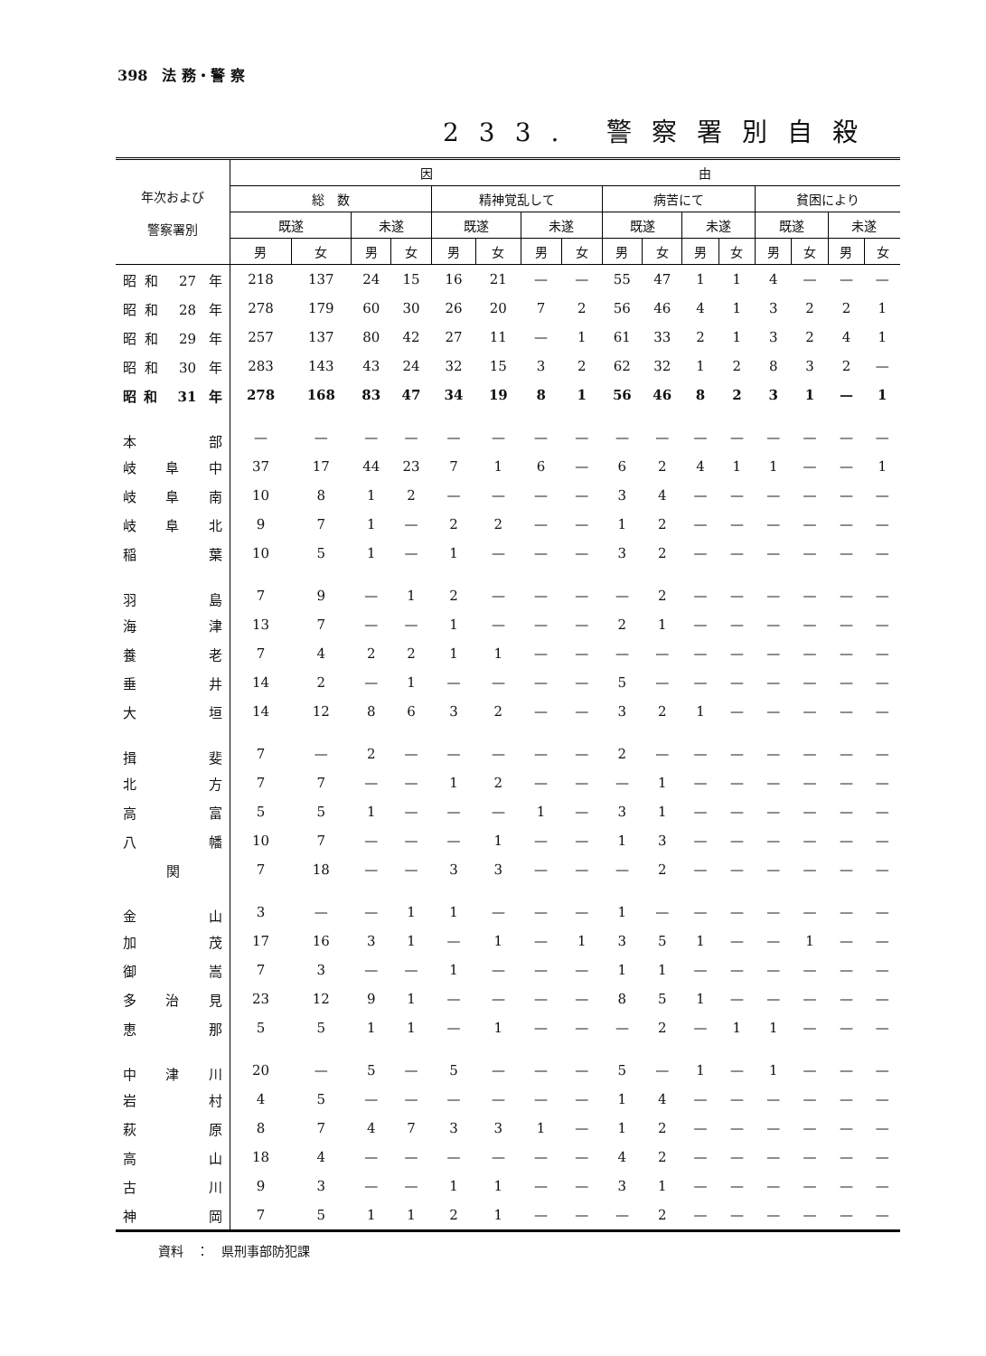398　法 務・警 察
233. 警察署別自殺
| 年次および 警察署別 | 因 由 | | | | | | | | | | | | | | | |
| --- | --- | --- | --- | --- | --- | --- | --- | --- | --- | --- | --- | --- | --- | --- | --- | --- |
| | 総 数 | | | | 精神覚乱して | | | | 病苦にて | | | | 貧困により | | | |
| | 既遂 | | 未遂 | | 既遂 | | 未遂 | | 既遂 | | 未遂 | | 既遂 | | 未遂 | |
| | 男 | 女 | 男 | 女 | 男 | 女 | 男 | 女 | 男 | 女 | 男 | 女 | 男 | 女 | 男 | 女 |
| 昭和 27 年 | 218 | 137 | 24 | 15 | 16 | 21 | — | — | 55 | 47 | 1 | 1 | 4 | — | — | — |
| 昭和 28 年 | 278 | 179 | 60 | 30 | 26 | 20 | 7 | 2 | 56 | 46 | 4 | 1 | 3 | 2 | 2 | 1 |
| 昭和 29 年 | 257 | 137 | 80 | 42 | 27 | 11 | — | 1 | 61 | 33 | 2 | 1 | 3 | 2 | 4 | 1 |
| 昭和 30 年 | 283 | 143 | 43 | 24 | 32 | 15 | 3 | 2 | 62 | 32 | 1 | 2 | 8 | 3 | 2 | — |
| 昭和 31 年 | 278 | 168 | 83 | 47 | 34 | 19 | 8 | 1 | 56 | 46 | 8 | 2 | 3 | 1 | — | 1 |
| 本 部 | — | — | — | — | — | — | — | — | — | — | — | — | — | — | — | — |
| 岐 阜 中 | 37 | 17 | 44 | 23 | 7 | 1 | 6 | — | 6 | 2 | 4 | 1 | 1 | — | — | 1 |
| 岐 阜 南 | 10 | 8 | 1 | 2 | — | — | — | — | 3 | 4 | — | — | — | — | — | — |
| 岐 阜 北 | 9 | 7 | 1 | — | 2 | 2 | — | — | 1 | 2 | — | — | — | — | — | — |
| 稲 葉 | 10 | 5 | 1 | — | 1 | — | — | — | 3 | 2 | — | — | — | — | — | — |
| 羽 島 | 7 | 9 | — | 1 | 2 | — | — | — | — | 2 | — | — | — | — | — | — |
| 海 津 | 13 | 7 | — | — | 1 | — | — | — | 2 | 1 | — | — | — | — | — | — |
| 養 老 | 7 | 4 | 2 | 2 | 1 | 1 | — | — | — | — | — | — | — | — | — | — |
| 垂 井 | 14 | 2 | — | 1 | — | — | — | — | 5 | — | — | — | — | — | — | — |
| 大 垣 | 14 | 12 | 8 | 6 | 3 | 2 | — | — | 3 | 2 | 1 | — | — | — | — | — |
| 揖 斐 | 7 | — | 2 | — | — | — | — | — | 2 | — | — | — | — | — | — | — |
| 北 方 | 7 | 7 | — | — | 1 | 2 | — | — | — | 1 | — | — | — | — | — | — |
| 高 富 | 5 | 5 | 1 | — | — | — | 1 | — | 3 | 1 | — | — | — | — | — | — |
| 八 幡 | 10 | 7 | — | — | — | 1 | — | — | 1 | 3 | — | — | — | — | — | — |
| 関 | 7 | 18 | — | — | 3 | 3 | — | — | — | 2 | — | — | — | — | — | — |
| 金 山 | 3 | — | — | 1 | 1 | — | — | — | 1 | — | — | — | — | — | — | — |
| 加 茂 | 17 | 16 | 3 | 1 | — | 1 | — | 1 | 3 | 5 | 1 | — | — | 1 | — | — |
| 御 嵩 | 7 | 3 | — | — | 1 | — | — | — | 1 | 1 | — | — | — | — | — | — |
| 多 治 見 | 23 | 12 | 9 | 1 | — | — | — | — | 8 | 5 | 1 | — | — | — | — | — |
| 恵 那 | 5 | 5 | 1 | 1 | — | 1 | — | — | — | 2 | — | 1 | 1 | — | — | — |
| 中 津 川 | 20 | — | 5 | — | 5 | — | — | — | 5 | — | 1 | — | 1 | — | — | — |
| 岩 村 | 4 | 5 | — | — | — | — | — | — | 1 | 4 | — | — | — | — | — | — |
| 萩 原 | 8 | 7 | 4 | 7 | 3 | 3 | 1 | — | 1 | 2 | — | — | — | — | — | — |
| 高 山 | 18 | 4 | — | — | — | — | — | — | 4 | 2 | — | — | — | — | — | — |
| 古 川 | 9 | 3 | — | — | 1 | 1 | — | — | 3 | 1 | — | — | — | — | — | — |
| 神 岡 | 7 | 5 | 1 | 1 | 2 | 1 | — | — | — | 2 | — | — | — | — | — | — |
資料　：　県刑事部防犯課